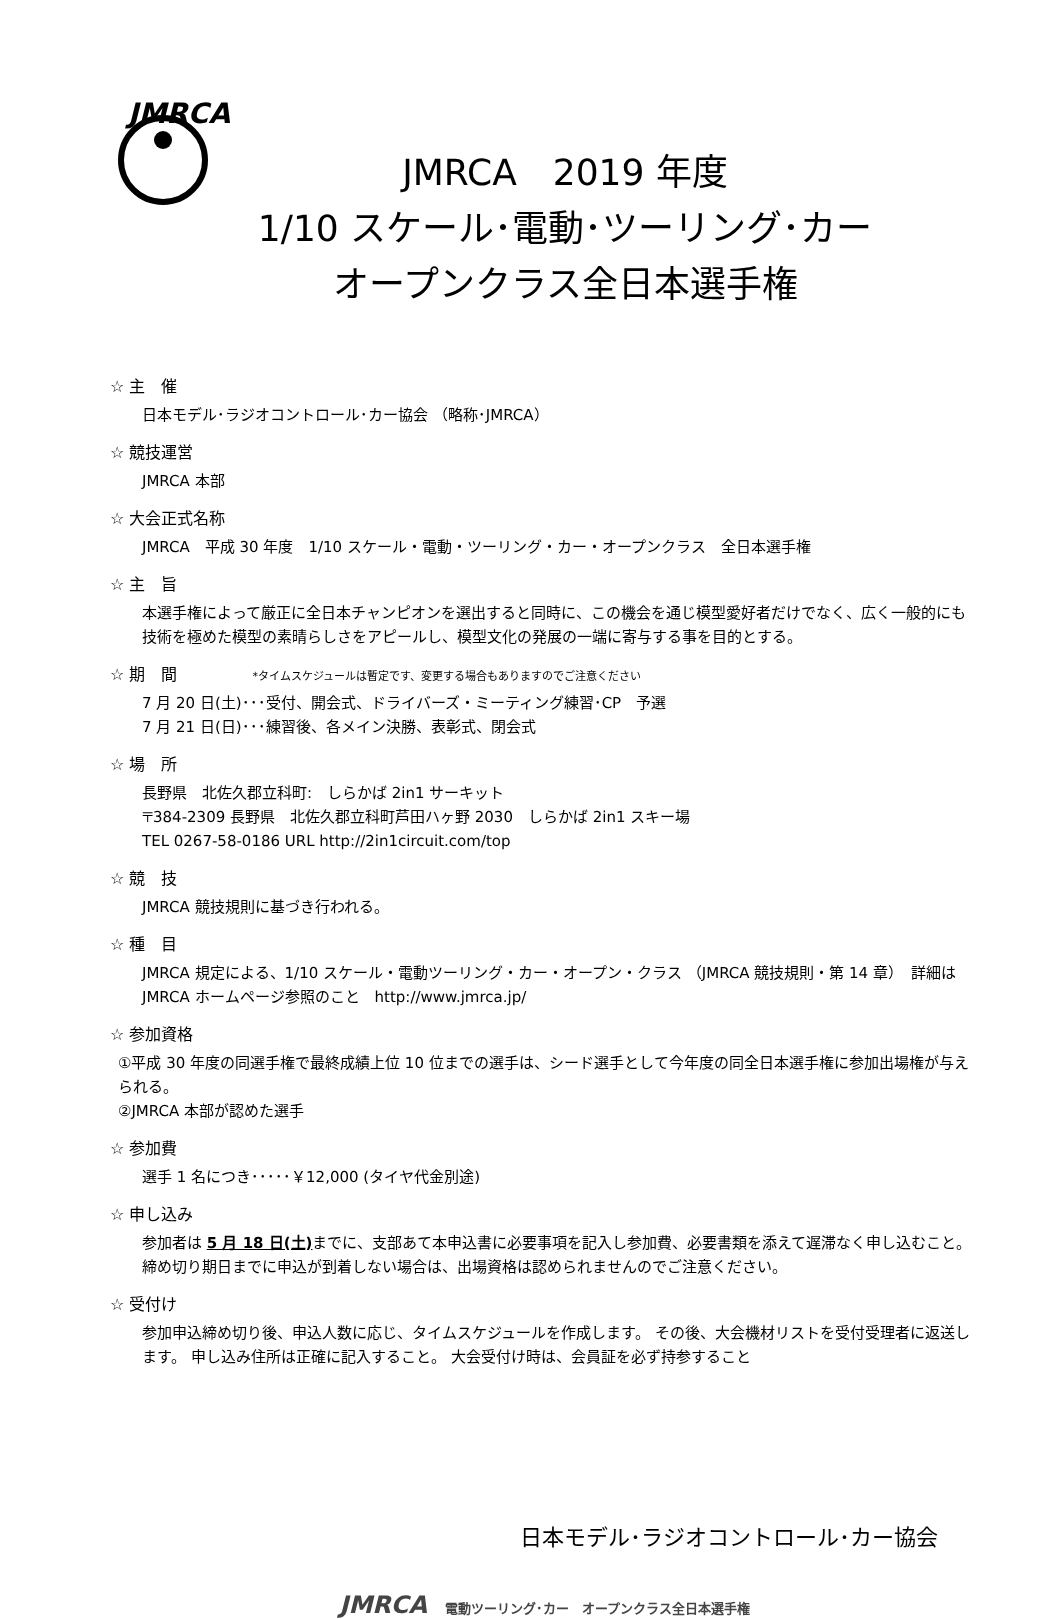JMRCA
JMRCA　2019 年度
1/10 スケール･電動･ツーリング･カー
オープンクラス全日本選手権
☆ 主　催
日本モデル･ラジオコントロール･カー協会 （略称･JMRCA）
☆ 競技運営
JMRCA 本部
☆ 大会正式名称
JMRCA　平成 30 年度　1/10 スケール・電動・ツーリング・カー・オープンクラス　全日本選手権
☆ 主　旨
本選手権によって厳正に全日本チャンピオンを選出すると同時に、この機会を通じ模型愛好者だけでなく、広く一般的にも技術を極めた模型の素晴らしさをアピールし、模型文化の発展の一端に寄与する事を目的とする。
☆ 期　間 *タイムスケジュールは暫定です、変更する場合もありますのでご注意ください
7 月 20 日(土)･･･受付、開会式、ドライバーズ・ミーティング練習･CP　予選
7 月 21 日(日)･･･練習後、各メイン決勝、表彰式、閉会式
☆ 場　所
長野県　北佐久郡立科町:　しらかば 2in1 サーキット
〒384-2309 長野県　北佐久郡立科町芦田ハヶ野 2030　しらかば 2in1 スキー場
TEL 0267-58-0186 URL http://2in1circuit.com/top
☆ 競　技
JMRCA 競技規則に基づき行われる。
☆ 種　目
JMRCA 規定による、1/10 スケール・電動ツーリング・カー・オープン・クラス （JMRCA 競技規則・第 14 章）　詳細は JMRCA ホームページ参照のこと　http://www.jmrca.jp/
☆ 参加資格
①平成 30 年度の同選手権で最終成績上位 10 位までの選手は、シード選手として今年度の同全日本選手権に参加出場権が与えられる。
②JMRCA 本部が認めた選手
☆ 参加費
選手 1 名につき･････￥12,000 (タイヤ代金別途)
☆ 申し込み
参加者は 5 月 18 日(土) までに、支部あて本申込書に必要事項を記入し参加費、必要書類を添えて遅滞なく申し込むこと。締め切り期日までに申込が到着しない場合は、出場資格は認められませんのでご注意ください。
☆ 受付け
参加申込締め切り後、申込人数に応じ、タイムスケジュールを作成します。 その後、大会機材リストを受付受理者に返送します。 申し込み住所は正確に記入すること。 大会受付け時は、会員証を必ず持参すること
日本モデル･ラジオコントロール･カー協会
JMRCA 電動ツーリング･カー　オープンクラス全日本選手権